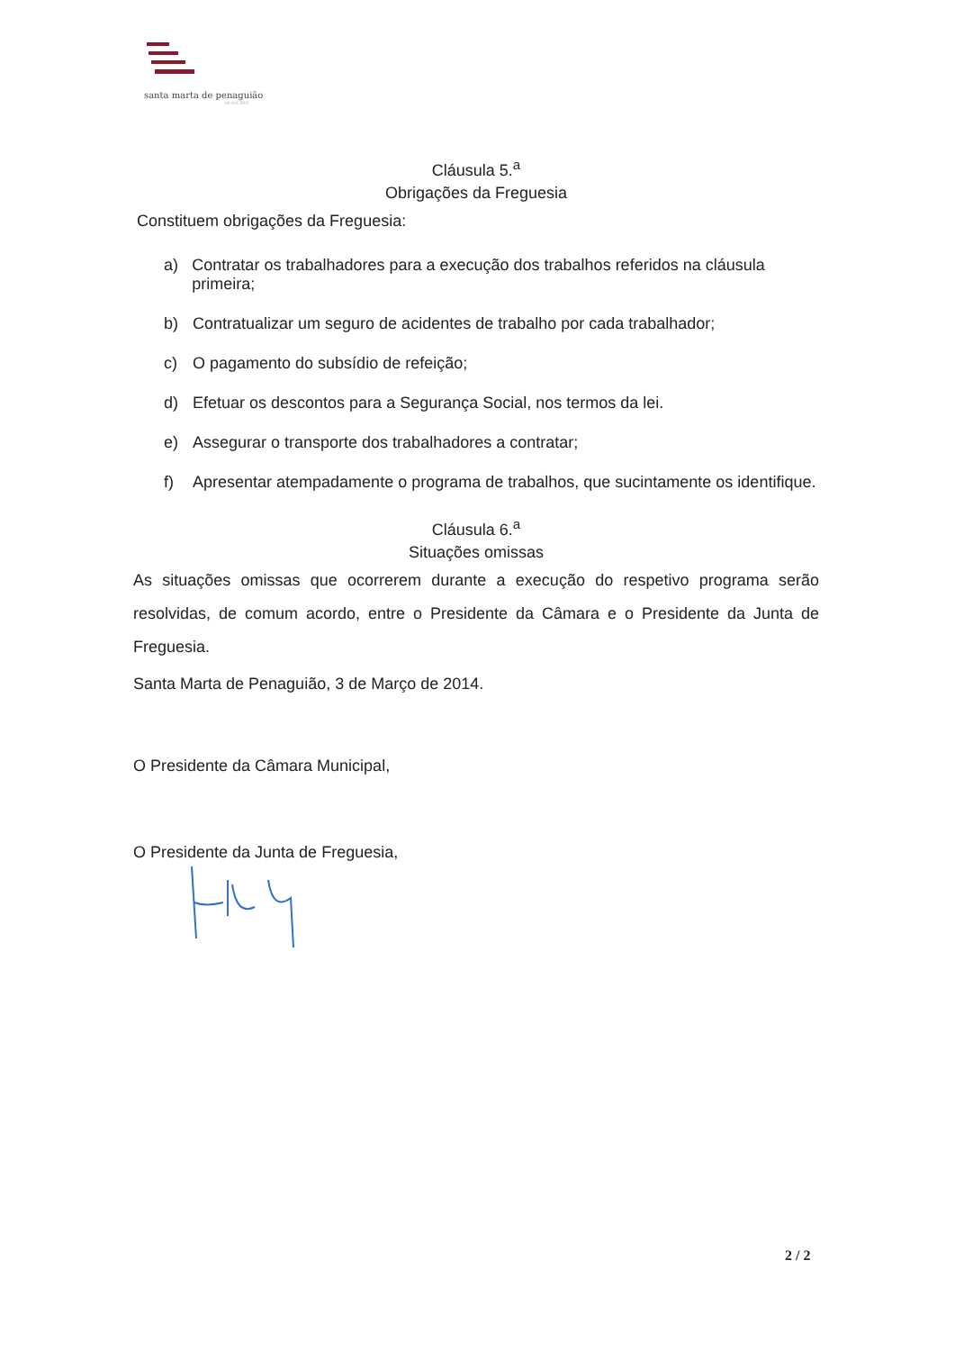santa marta de penaguião
MUNICÍPIO
Cláusula 5.<sup>a</sup>
Obrigações da Freguesia
Constituem obrigações da Freguesia:
a) Contratar os trabalhadores para a execução dos trabalhos referidos na cláusula primeira;
b) Contratualizar um seguro de acidentes de trabalho por cada trabalhador;
c) O pagamento do subsídio de refeição;
d) Efetuar os descontos para a Segurança Social, nos termos da lei.
e) Assegurar o transporte dos trabalhadores a contratar;
f) Apresentar atempadamente o programa de trabalhos, que sucintamente os identifique.
Cláusula 6.<sup>a</sup>
Situações omissas
As situações omissas que ocorrerem durante a execução do respetivo programa serão resolvidas, de comum acordo, entre o Presidente da Câmara e o Presidente da Junta de Freguesia.
Santa Marta de Penaguião, 3 de Março de 2014.
O Presidente da Câmara Municipal,
O Presidente da Junta de Freguesia,
2 / 2